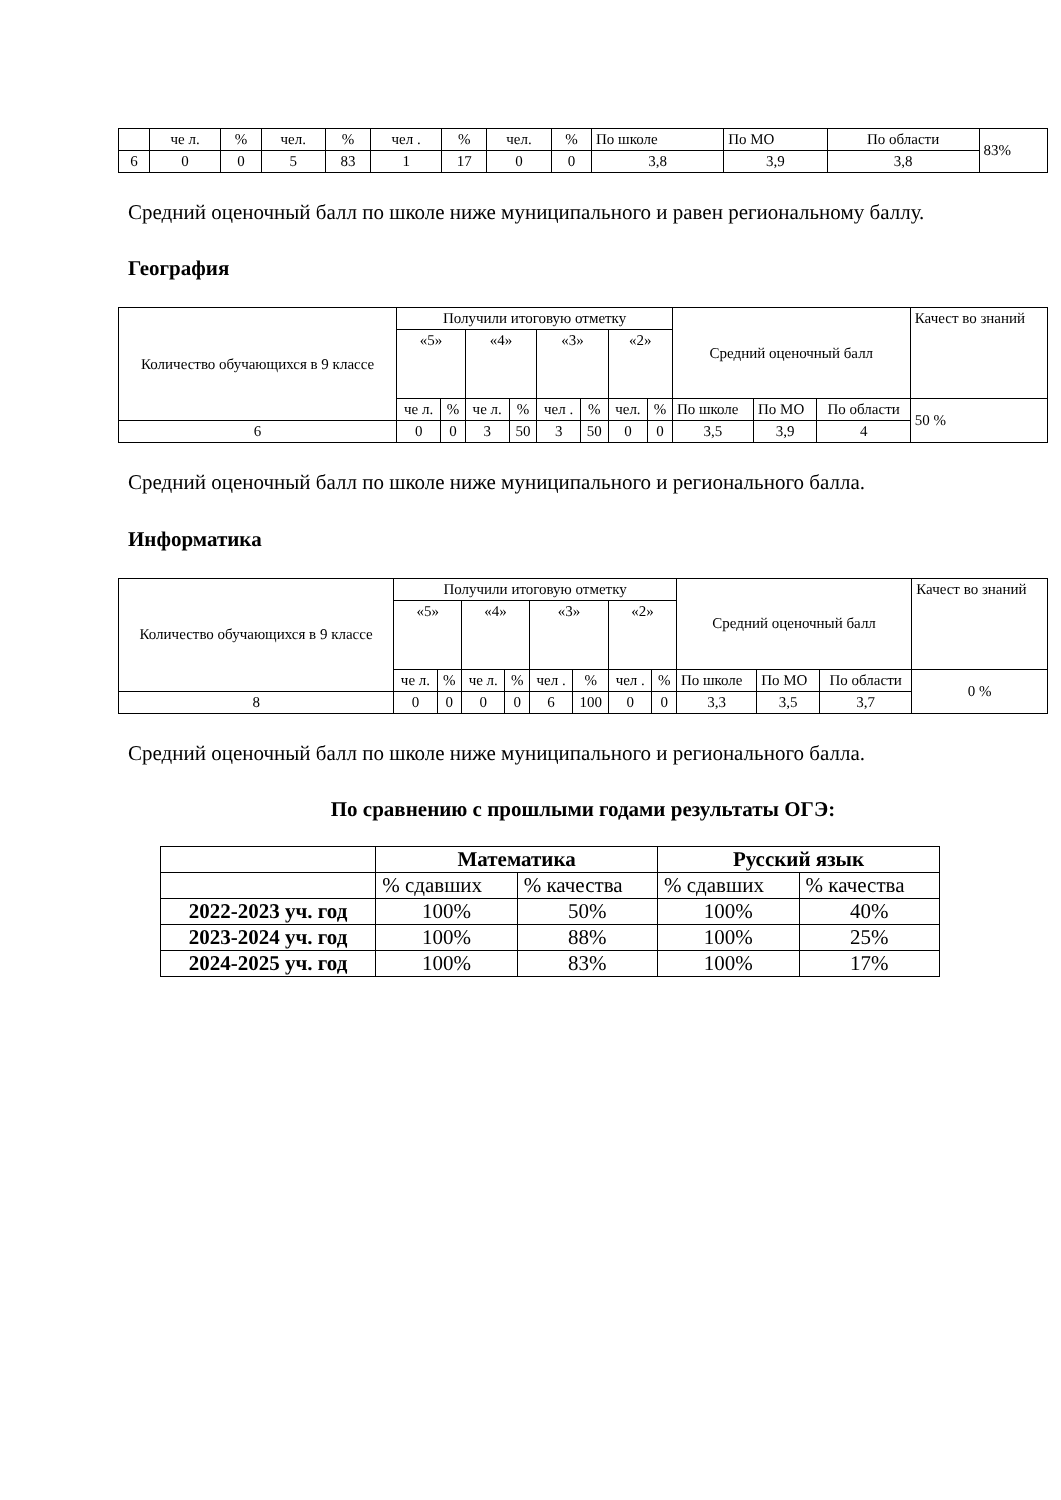| | че л. | % | чел. | % | чел . | % | чел. | % | По школе | По МО | По области | 83% |
| 6 | 0 | 0 | 5 | 83 | 1 | 17 | 0 | 0 | 3,8 | 3,9 | 3,8 | |
Средний оценочный балл по школе ниже муниципального и равен региональному баллу.
География
| Количество обучающихся в 9 классе | Получили итоговую отметку | | | | | | | | Средний оценочный балл | | | Качест во знаний |
| | «5» | | «4» | | «3» | | «2» | | | | | |
| | че л. | % | че л. | % | чел . | % | чел. | % | По школе | По МО | По области | 50 % |
| 6 | 0 | 0 | 3 | 50 | 3 | 50 | 0 | 0 | 3,5 | 3,9 | 4 | |
Средний оценочный балл по школе ниже муниципального и регионального балла.
Информатика
| Количество обучающихся в 9 классе | Получили итоговую отметку | | | | | | | | Средний оценочный балл | | | Качест во знаний |
| | «5» | | «4» | | «3» | | «2» | | | | | |
| | че л. | % | че л. | % | чел . | % | чел . | % | По школе | По МО | По области | 0 % |
| 8 | 0 | 0 | 0 | 0 | 6 | 100 | 0 | 0 | 3,3 | 3,5 | 3,7 | |
Средний оценочный балл по школе ниже муниципального и регионального балла.
По сравнению с прошлыми годами результаты ОГЭ:
| | Математика | | Русский язык | |
| | % сдавших | % качества | % сдавших | % качества |
| 2022-2023 уч. год | 100% | 50% | 100% | 40% |
| 2023-2024 уч. год | 100% | 88% | 100% | 25% |
| 2024-2025 уч. год | 100% | 83% | 100% | 17% |